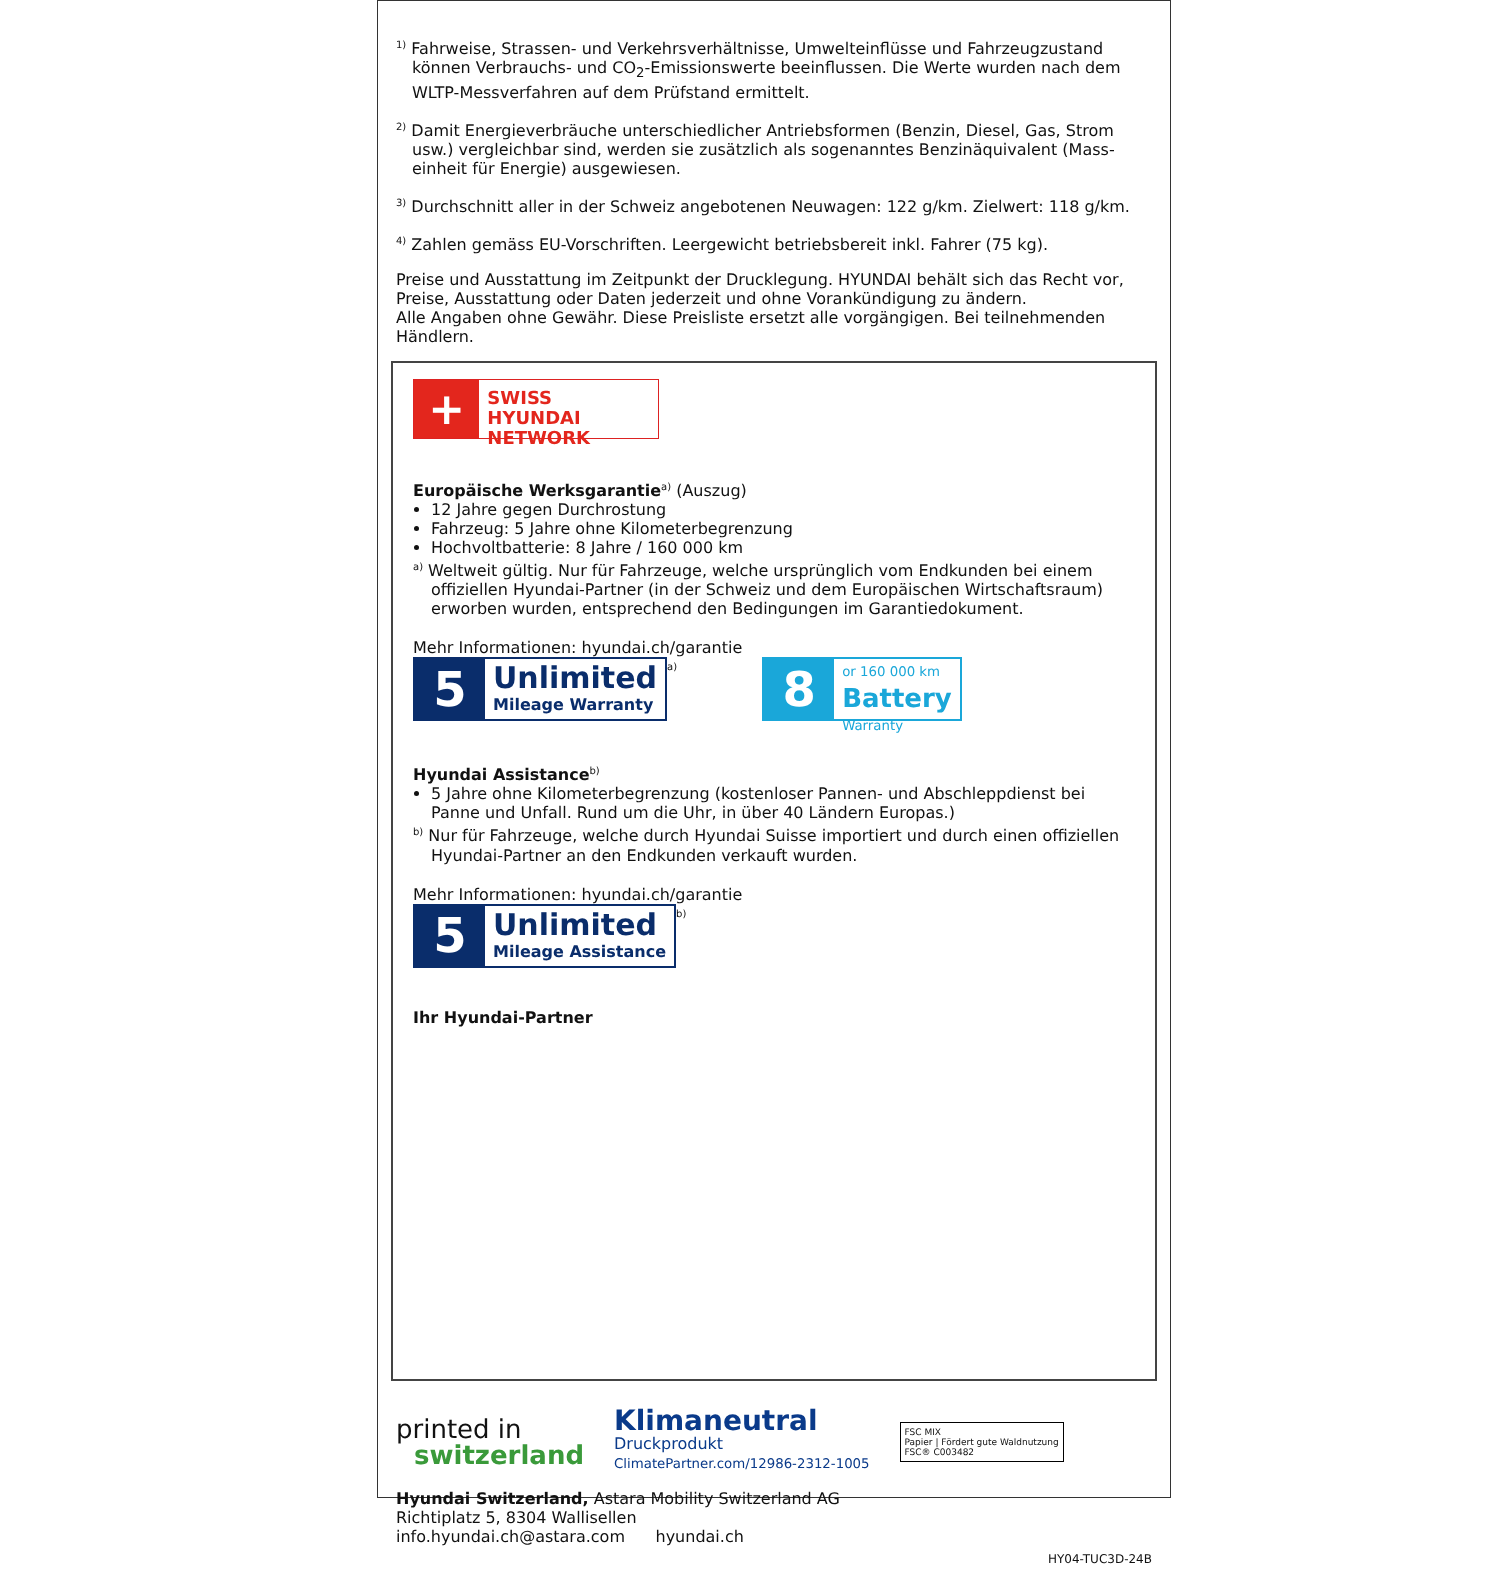<sup>1)</sup> Fahrweise, Strassen- und Verkehrsverhältnisse, Umwelteinflüsse und Fahrzeugzustand können Verbrauchs- und CO<sub>2</sub>-Emissionswerte beeinflussen. Die Werte wurden nach dem WLTP-Messverfahren auf dem Prüfstand ermittelt.
<sup>2)</sup> Damit Energieverbräuche unterschiedlicher Antriebsformen (Benzin, Diesel, Gas, Strom usw.) vergleichbar sind, werden sie zusätzlich als sogenanntes Benzinäquivalent (Mass-einheit für Energie) ausgewiesen.
<sup>3)</sup> Durchschnitt aller in der Schweiz angebotenen Neuwagen: 122 g/km. Zielwert: 118 g/km.
<sup>4)</sup> Zahlen gemäss EU-Vorschriften. Leergewicht betriebsbereit inkl. Fahrer (75 kg).
Preise und Ausstattung im Zeitpunkt der Drucklegung. HYUNDAI behält sich das Recht vor, Preise, Ausstattung oder Daten jederzeit und ohne Vorankündigung zu ändern.
Alle Angaben ohne Gewähr. Diese Preisliste ersetzt alle vorgängigen. Bei teilnehmenden Händlern.
+
SWISS HYUNDAI
NETWORK
Europäische Werksgarantie<sup>a)</sup> (Auszug)
12 Jahre gegen Durchrostung
Fahrzeug: 5 Jahre ohne Kilometerbegrenzung
Hochvoltbatterie: 8 Jahre / 160 000 km
<sup>a)</sup> Weltweit gültig. Nur für Fahrzeuge, welche ursprünglich vom Endkunden bei einem offiziellen Hyundai-Partner (in der Schweiz und dem Europäischen Wirtschaftsraum) erworben wurden, entsprechend den Bedingungen im Garantiedokument.
Mehr Informationen: hyundai.ch/garantie
5 Unlimited
Mileage Warranty<sup>a)</sup> 8 or 160 000 km
Battery
Warranty
Hyundai Assistance<sup>b)</sup>
5 Jahre ohne Kilometerbegrenzung (kostenloser Pannen- und Abschleppdienst bei Panne und Unfall. Rund um die Uhr, in über 40 Ländern Europas.)
<sup>b)</sup> Nur für Fahrzeuge, welche durch Hyundai Suisse importiert und durch einen offiziellen Hyundai-Partner an den Endkunden verkauft wurden.
Mehr Informationen: hyundai.ch/garantie
5 Unlimited
Mileage Assistance<sup>b)</sup>
Ihr Hyundai-Partner
printed in
switzerland
Klimaneutral
Druckprodukt
ClimatePartner.com/12986-2312-1005
FSC MIX
Papier | Fördert gute Waldnutzung
FSC® C003482
Hyundai Switzerland, Astara Mobility Switzerland AG
Richtiplatz 5, 8304 Wallisellen
info.hyundai.ch@astara.com hyundai.ch
HY04-TUC3D-24B